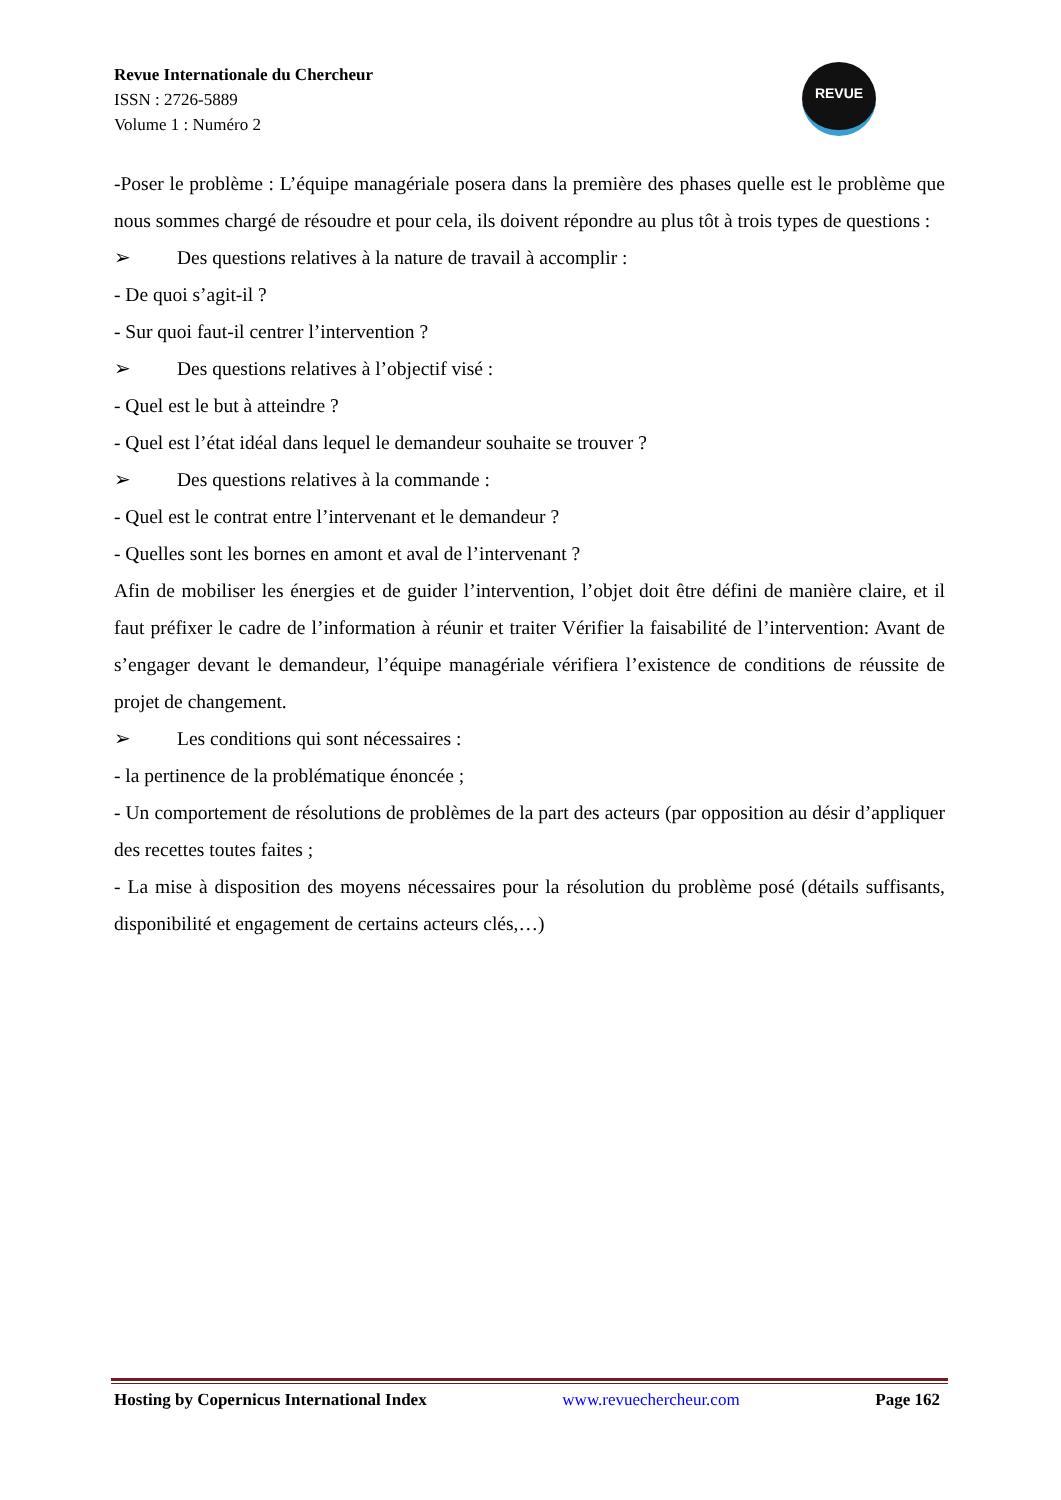Revue Internationale du Chercheur
ISSN : 2726-5889
Volume 1 : Numéro 2
REVUE
-Poser le problème : L’équipe managériale posera dans la première des phases quelle est le problème que nous sommes chargé de résoudre et pour cela, ils doivent répondre au plus tôt à trois types de questions :
➢ Des questions relatives à la nature de travail à accomplir :
- De quoi s’agit-il ?
- Sur quoi faut-il centrer l’intervention ?
➢ Des questions relatives à l’objectif visé :
- Quel est le but à atteindre ?
- Quel est l’état idéal dans lequel le demandeur souhaite se trouver ?
➢ Des questions relatives à la commande :
- Quel est le contrat entre l’intervenant et le demandeur ?
- Quelles sont les bornes en amont et aval de l’intervenant ?
Afin de mobiliser les énergies et de guider l’intervention, l’objet doit être défini de manière claire, et il faut préfixer le cadre de l’information à réunir et traiter Vérifier la faisabilité de l’intervention: Avant de s’engager devant le demandeur, l’équipe managériale vérifiera l’existence de conditions de réussite de projet de changement.
➢ Les conditions qui sont nécessaires :
- la pertinence de la problématique énoncée ;
- Un comportement de résolutions de problèmes de la part des acteurs (par opposition au désir d’appliquer des recettes toutes faites ;
- La mise à disposition des moyens nécessaires pour la résolution du problème posé (détails suffisants, disponibilité et engagement de certains acteurs clés,…)
Hosting by Copernicus International Index www.revuechercheur.com Page 162